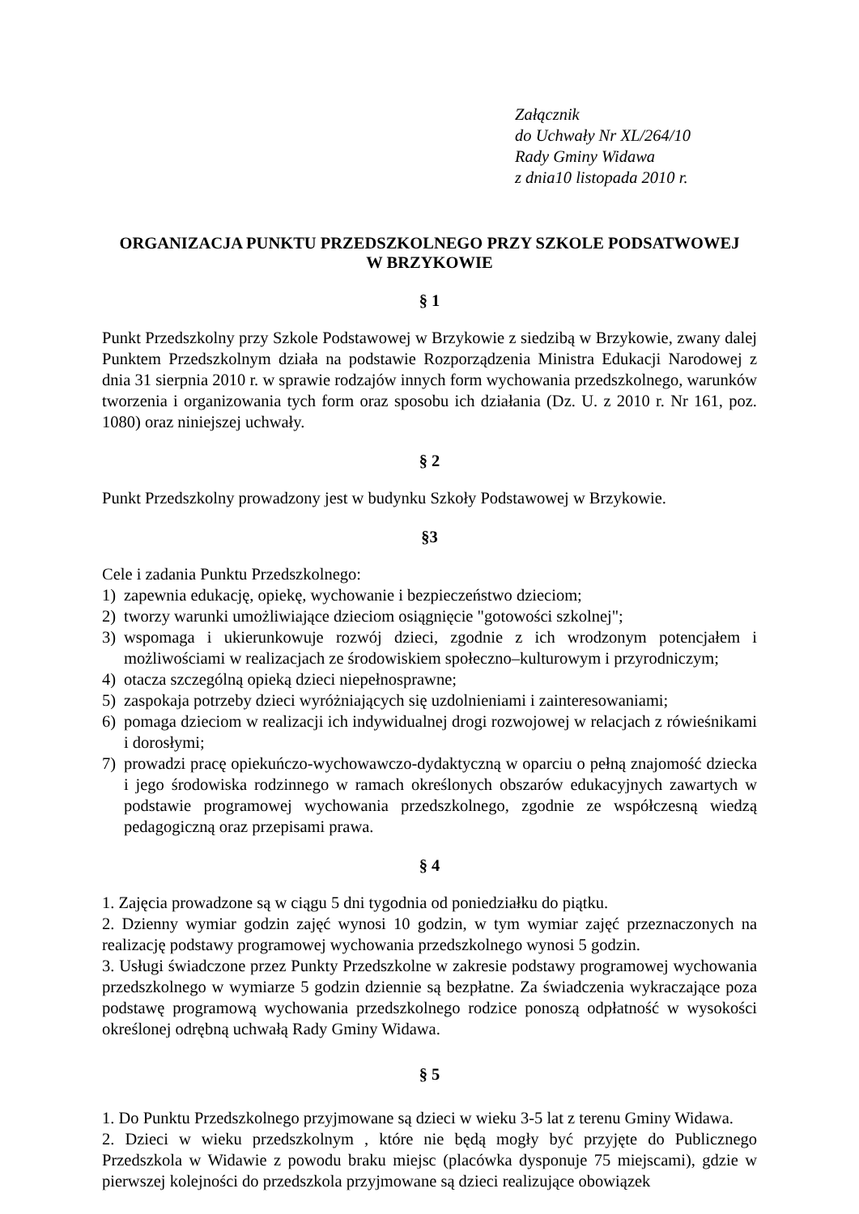Załącznik
do Uchwały Nr XL/264/10
Rady Gminy Widawa
z dnia10 listopada 2010 r.
ORGANIZACJA PUNKTU PRZEDSZKOLNEGO PRZY SZKOLE PODSATWOWEJ
W BRZYKOWIE
§ 1
Punkt Przedszkolny przy Szkole Podstawowej w Brzykowie z siedzibą w Brzykowie, zwany dalej Punktem Przedszkolnym działa na podstawie Rozporządzenia Ministra Edukacji Narodowej z dnia 31 sierpnia 2010 r. w sprawie rodzajów innych form wychowania przedszkolnego, warunków tworzenia i organizowania tych form oraz sposobu ich działania (Dz. U. z 2010 r. Nr 161, poz. 1080) oraz niniejszej uchwały.
§ 2
Punkt Przedszkolny prowadzony jest w budynku Szkoły Podstawowej w Brzykowie.
§3
Cele i zadania Punktu Przedszkolnego:
1) zapewnia edukację, opiekę, wychowanie i bezpieczeństwo dzieciom;
2) tworzy warunki umożliwiające dzieciom osiągnięcie "gotowości szkolnej";
3) wspomaga i ukierunkowuje rozwój dzieci, zgodnie z ich wrodzonym potencjałem i możliwościami w realizacjach ze środowiskiem społeczno–kulturowym i przyrodniczym;
4) otacza szczególną opieką dzieci niepełnosprawne;
5) zaspokaja potrzeby dzieci wyróżniających się uzdolnieniami i zainteresowaniami;
6) pomaga dzieciom w realizacji ich indywidualnej drogi rozwojowej w relacjach z rówieśnikami i dorosłymi;
7) prowadzi pracę opiekuńczo-wychowawczo-dydaktyczną w oparciu o pełną znajomość dziecka i jego środowiska rodzinnego w ramach określonych obszarów edukacyjnych zawartych w podstawie programowej wychowania przedszkolnego, zgodnie ze współczesną wiedzą pedagogiczną oraz przepisami prawa.
§ 4
1. Zajęcia prowadzone są w ciągu 5 dni tygodnia od poniedziałku do piątku.
2. Dzienny wymiar godzin zajęć wynosi 10 godzin, w tym wymiar zajęć przeznaczonych na realizację podstawy programowej wychowania przedszkolnego wynosi 5 godzin.
3. Usługi świadczone przez Punkty Przedszkolne w zakresie podstawy programowej wychowania przedszkolnego w wymiarze 5 godzin dziennie są bezpłatne. Za świadczenia wykraczające poza podstawę programową wychowania przedszkolnego rodzice ponoszą odpłatność w wysokości określonej odrębną uchwałą Rady Gminy Widawa.
§ 5
1. Do Punktu Przedszkolnego przyjmowane są dzieci w wieku 3-5 lat z terenu Gminy Widawa.
2. Dzieci w wieku przedszkolnym , które nie będą mogły być przyjęte do Publicznego Przedszkola w Widawie z powodu braku miejsc (placówka dysponuje 75 miejscami), gdzie w pierwszej kolejności do przedszkola przyjmowane są dzieci realizujące obowiązek